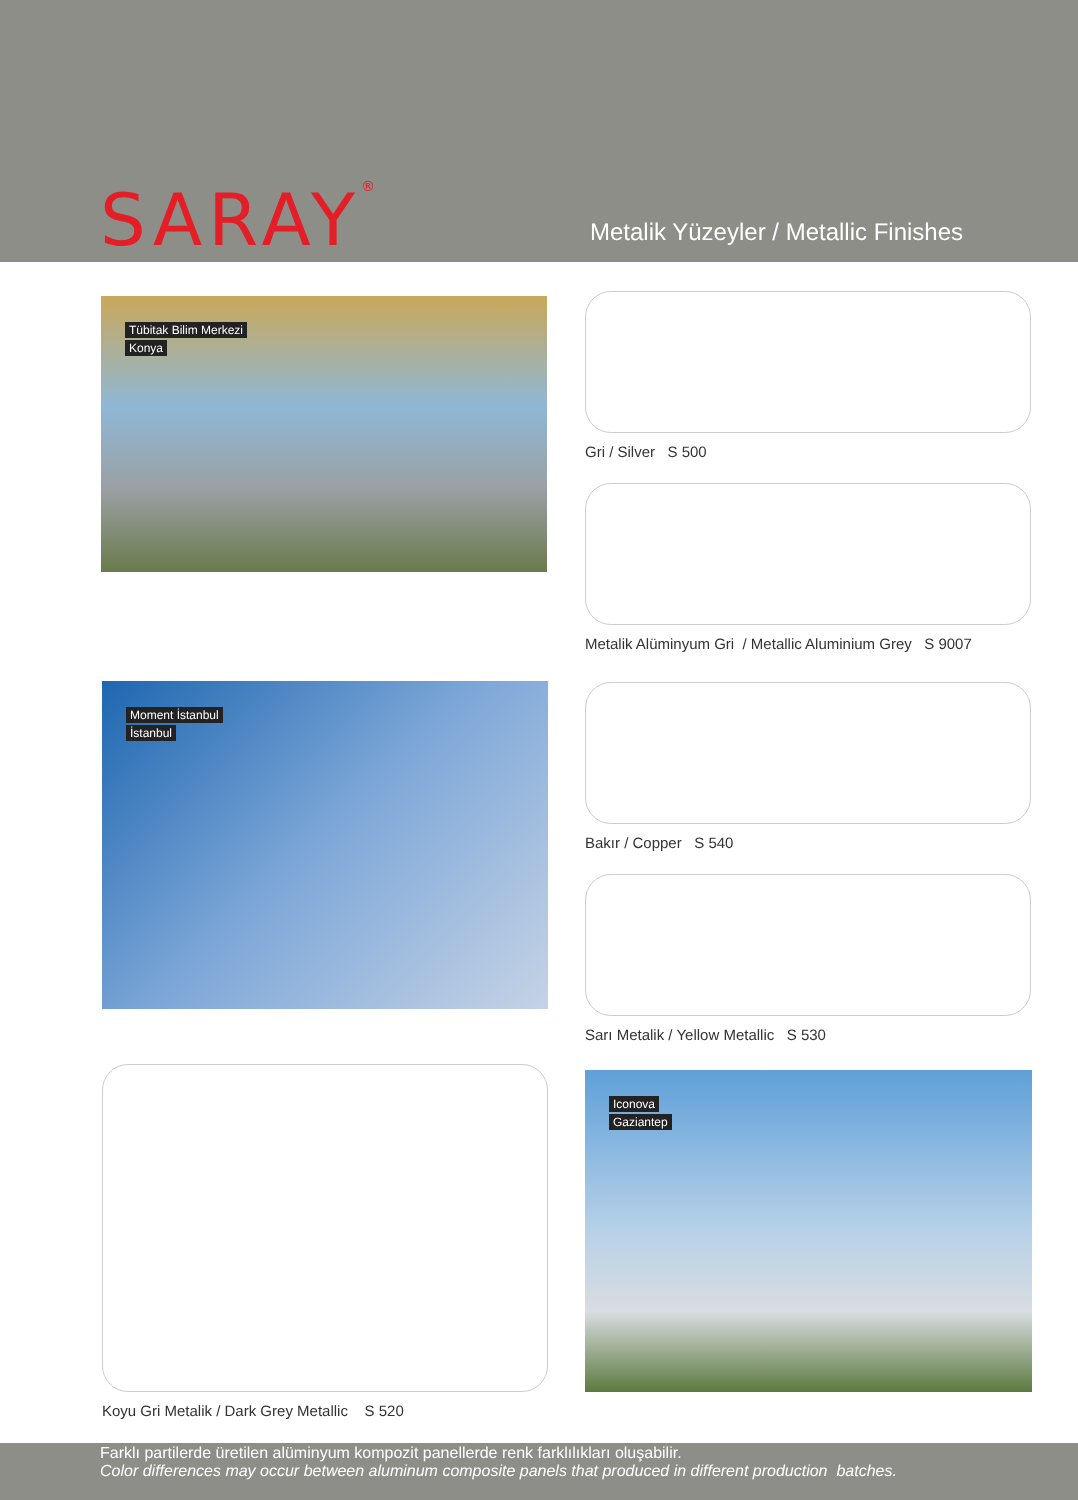SARAY<sup>®</sup>
Metalik Yüzeyler / Metallic Finishes
Tübitak Bilim Merkezi
Konya
Gri / Silver S 500
Metalik Alüminyum Gri / Metallic Aluminium Grey S 9007
Moment İstanbul
İstanbul
Bakır / Copper S 540
Sarı Metalik / Yellow Metallic S 530
Koyu Gri Metalik / Dark Grey Metallic S 520
Iconova
Gaziantep
Farklı partilerde üretilen alüminyum kompozit panellerde renk farklılıkları oluşabilir.
Color differences may occur between aluminum composite panels that produced in different production batches.